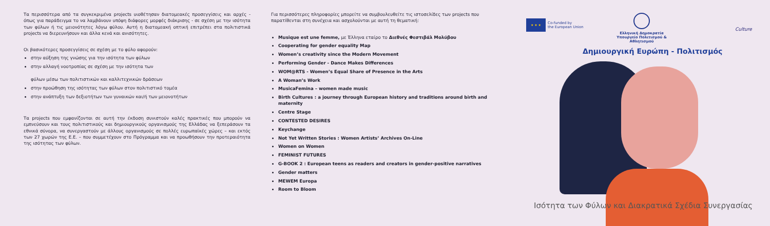Τα περισσότερα από τα συγκεκριμένα projects υιοθέτησαν διατομεακές προσεγγίσεις και αρχές - όπως για παράδειγμα το να λαμβάνουν υπόψη διάφορες μορφές διάκρισης - σε σχέση με την ισότητα των φύλων ή τις μειονότητες λόγω φύλου. Αυτή η διατομεακή οπτική επιτρέπει στα πολιτιστικά projects να διερευνήσουν και άλλα κενά και ανισότητες.
Οι βασικότερες προσεγγίσεις σε σχέση με το φύλο αφορούν:
στην αύξηση της γνώσης για την ισότητα των φύλων
στην αλλαγή νοοτροπίας σε σχέση με την ισότητα των
φύλων μέσω των πολιτιστικών και καλλιτεχνικών δράσεων
στην προώθηση της ισότητας των φύλων στον πολιτιστικό τομέα
στην ανάπτυξη των δεξιοτήτων των γυναικών και/ή των μειονοτήτων
Τα projects που εμφανίζονται σε αυτή την έκδοση συνιστούν καλές πρακτικές που μπορούν να εμπνεύσουν και τους πολιτιστικούς και δημιουργικούς οργανισμούς της Ελλάδας να ξεπεράσουν τα εθνικά σύνορα, να συνεργαστούν με άλλους οργανισμούς σε πολλές ευρωπαϊκές χώρες – και εκτός των 27 χωρών της Ε.Ε. – που συμμετέχουν στο Πρόγραμμα και να προωθήσουν την προτεραιότητα της ισότητας των φύλων.
Για περισσότερες πληροφορίες μπορείτε να συμβουλευθείτε τις ιστοσελίδες των projects που παρατίθενται στη συνέχεια και ασχολούνται με αυτή τη θεματική:
Musique est une femme, με Έλληνα εταίρο το Διεθνές Φεστιβάλ Μολύβου
Cooperating for gender equality Map
Women’s creativity since the Modern Movement
Performing Gender - Dance Makes Differences
WOM@RTS - Women’s Equal Share of Presence in the Arts
A Woman’s Work
MusicaFemina – women made music
Birth Cultures : a journey through European history and traditions around birth and maternity
Centre Stage
CONTESTED DESIRES
Keychange
Not Yet Written Stories : Women Artists’ Archives On-Line
Women on Women
FEMINIST FUTURES
G-BOOK 2 : European teens as readers and creators in gender-positive narratives
Gender matters
MEWEM Europa
Room to Bloom
★ ★ ★
Co-funded by
the European Union
Ελληνική Δημοκρατία
Υπουργείο Πολιτισμού & Αθλητισμού
Culture
Δημιουργική Ευρώπη - Πολιτισμός
Ισότητα των Φύλων και Διακρατικά Σχέδια Συνεργασίας